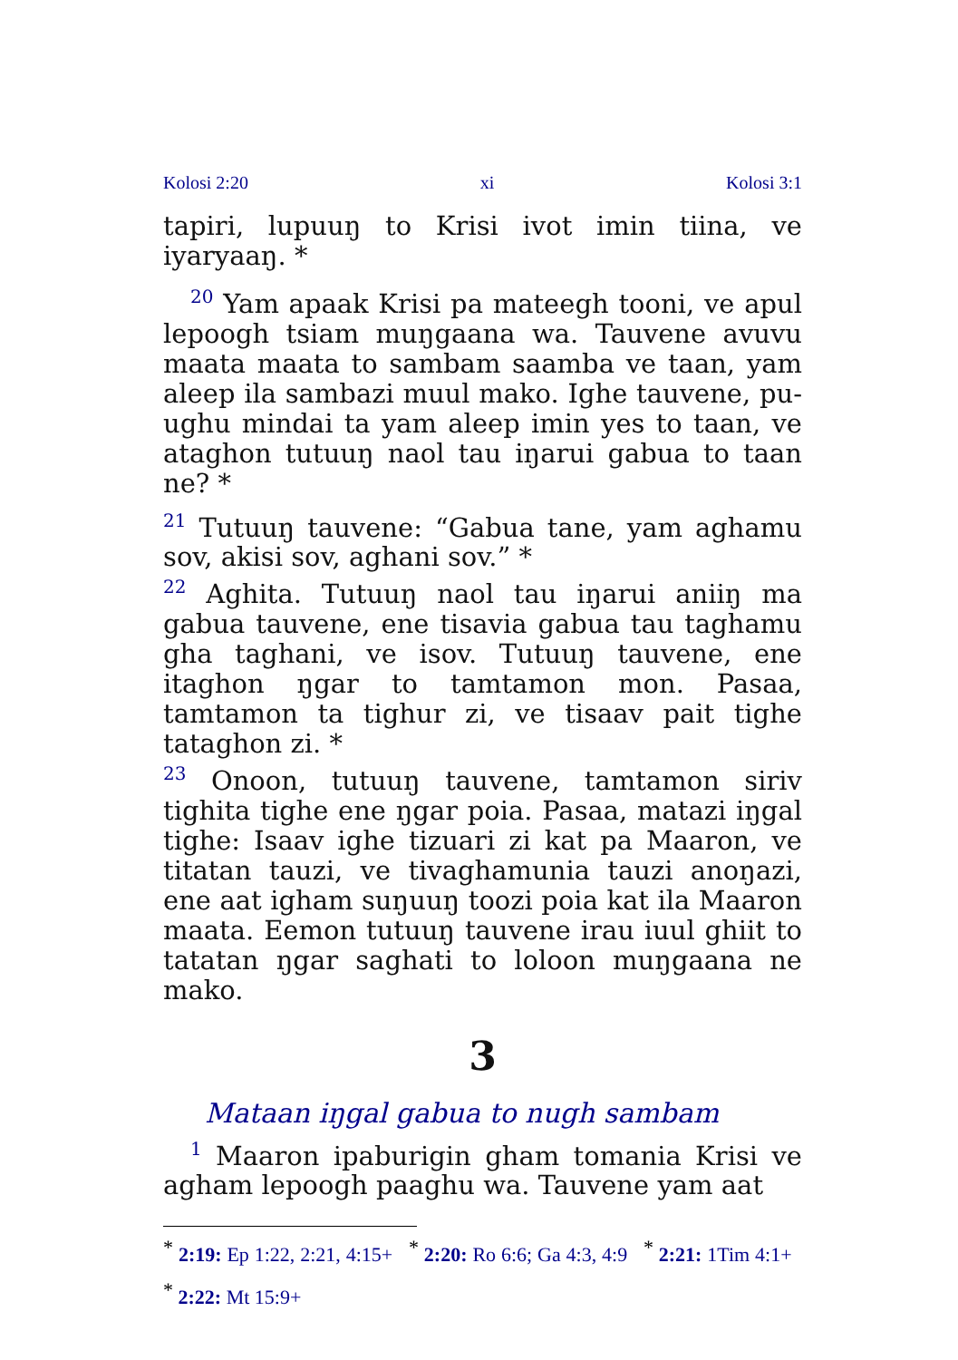Kolosi 2:20 xi Kolosi 3:1
tapiri, lupuuŋ to Krisi ivot imin tiina, ve iyaryaaŋ. *
<sup>20</sup> Yam apaak Krisi pa mateegh tooni, ve apul lepoogh tsiam muŋgaana wa. Tauvene avuvu maata maata to sambam saamba ve taan, yam aleep ila sambazi muul mako. Ighe tauvene, pu­ughu mindai ta yam aleep imin yes to taan, ve ataghon tutuuŋ naol tau iŋarui gabua to taan ne? *
<sup>21</sup> Tutuuŋ tauvene: “Gabua tane, yam aghamu sov, akisi sov, aghani sov.” *
<sup>22</sup> Aghita. Tutuuŋ naol tau iŋarui aniiŋ ma gabua tauvene, ene tisavia gabua tau taghamu gha taghani, ve isov. Tutuuŋ tauvene, ene itaghon ŋgar to tamtamon mon. Pasaa, tamtamon ta tighur zi, ve tisaav pait tighe tataghon zi. *
<sup>23</sup> Onoon, tutuuŋ tauvene, tamtamon siriv tighita tighe ene ŋgar poia. Pasaa, matazi iŋgal tighe: Isaav ighe tizuari zi kat pa Maaron, ve titatan tauzi, ve tivaghamunia tauzi anoŋazi, ene aat igham suŋuuŋ toozi poia kat ila Maaron maata. Eemon tutuuŋ tauvene irau iuul ghiit to tatatan ŋgar saghati to loloon muŋgaana ne mako.
3
Mataan iŋgal gabua to nugh sambam
<sup>1</sup> Maaron ipaburigin gham tomania Krisi ve agham lepoogh paaghu wa. Tauvene yam aat
<sup>*</sup> 2:19: Ep 1:22, 2:21, 4:15+ <sup>*</sup> 2:20: Ro 6:6; Ga 4:3, 4:9 <sup>*</sup> 2:21: 1Tim 4:1+ <sup>*</sup> 2:22: Mt 15:9+